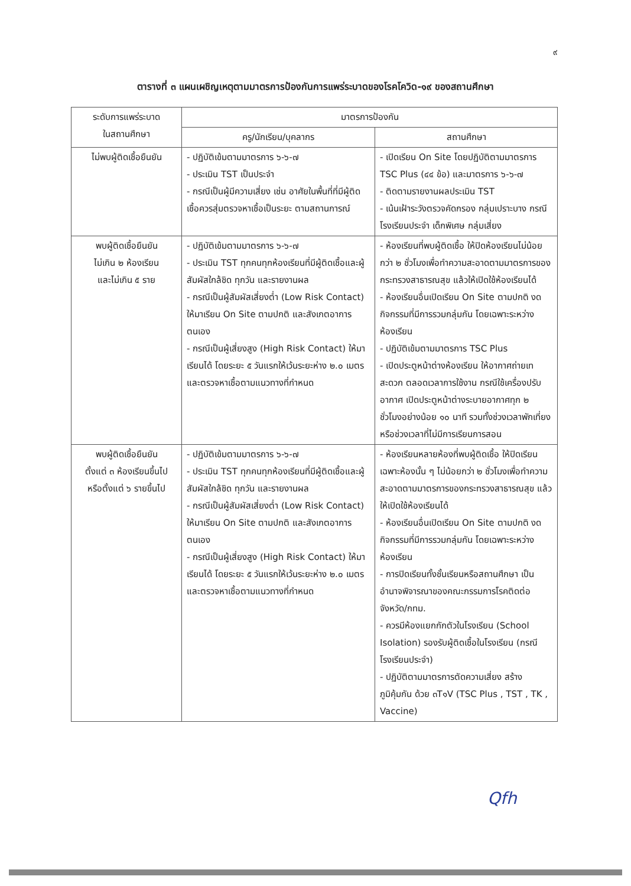๙
ตารางที่ ๓ แผนเผชิญเหตุตามมาตรการป้องกันการแพร่ระบาดของโรคโควิด-๑๙ ของสถานศึกษา
| ระดับการแพร่ระบาด ในสถานศึกษา | มาตรการป้องกัน | |
| --- | --- | --- |
| | ครู/นักเรียน/บุคลากร | สถานศึกษา |
| ไม่พบผู้ติดเชื้อยืนยัน | - ปฏิบัติเข้มตามมาตรการ ๖-๖-๗ - ประเมิน TST เป็นประจำ - กรณีเป็นผู้มีความเสี่ยง เช่น อาศัยในพื้นที่ที่มีผู้ติดเชื้อควรสุ่มตรวจหาเชื้อเป็นระยะ ตามสถานการณ์ | - เปิดเรียน On Site โดยปฏิบัติตามมาตรการ TSC Plus (๔๔ ข้อ) และมาตรการ ๖-๖-๗ - ติดตามรายงานผลประเมิน TST - เน้นเฝ้าระวังตรวจคัดกรอง กลุ่มเปราะบาง กรณีโรงเรียนประจำ เด็กพิเศษ กลุ่มเสี่ยง |
| พบผู้ติดเชื้อยืนยัน ไม่เกิน ๒ ห้องเรียน และไม่เกิน ๕ ราย | - ปฏิบัติเข้มตามมาตรการ ๖-๖-๗ - ประเมิน TST ทุกคนทุกห้องเรียนที่มีผู้ติดเชื้อและผู้สัมผัสใกล้ชิด ทุกวัน และรายงานผล - กรณีเป็นผู้สัมผัสเสี่ยงต่ำ (Low Risk Contact) ให้มาเรียน On Site ตามปกติ และสังเกตอาการตนเอง - กรณีเป็นผู้เสี่ยงสูง (High Risk Contact) ให้มาเรียนได้ โดยระยะ ๕ วันแรกให้เว้นระยะห่าง ๒.๐ เมตร และตรวจหาเชื้อตามแนวทางที่กำหนด | - ห้องเรียนที่พบผู้ติดเชื้อ ให้ปิดห้องเรียนไม่น้อยกว่า ๒ ชั่วโมงเพื่อทำความสะอาดตามมาตรการของกระทรวงสาธารณสุข แล้วให้เปิดใช้ห้องเรียนได้ - ห้องเรียนอื่นเปิดเรียน On Site ตามปกติ งดกิจกรรมที่มีการรวมกลุ่มกัน โดยเฉพาะระหว่างห้องเรียน - ปฏิบัติเข้มตามมาตรการ TSC Plus - เปิดประตูหน้าต่างห้องเรียน ให้อากาศถ่ายเทสะดวก ตลอดเวลาการใช้งาน กรณีใช้เครื่องปรับอากาศ เปิดประตูหน้าต่างระบายอากาศทุก ๒ ชั่วโมงอย่างน้อย ๑๐ นาที รวมทั้งช่วงเวลาพักเที่ยงหรือช่วงเวลาที่ไม่มีการเรียนการสอน |
| พบผู้ติดเชื้อยืนยัน ตั้งแต่ ๓ ห้องเรียนขึ้นไป หรือตั้งแต่ ๖ รายขึ้นไป | - ปฏิบัติเข้มตามมาตรการ ๖-๖-๗ - ประเมิน TST ทุกคนทุกห้องเรียนที่มีผู้ติดเชื้อและผู้สัมผัสใกล้ชิด ทุกวัน และรายงานผล - กรณีเป็นผู้สัมผัสเสี่ยงต่ำ (Low Risk Contact) ให้มาเรียน On Site ตามปกติ และสังเกตอาการตนเอง - กรณีเป็นผู้เสี่ยงสูง (High Risk Contact) ให้มาเรียนได้ โดยระยะ ๕ วันแรกให้เว้นระยะห่าง ๒.๐ เมตร และตรวจหาเชื้อตามแนวทางที่กำหนด | - ห้องเรียนหลายห้องที่พบผู้ติดเชื้อ ให้ปิดเรียน เฉพาะห้องนั้น ๆ ไม่น้อยกว่า ๒ ชั่วโมงเพื่อทำความสะอาดตามมาตรการของกระทรวงสาธารณสุข แล้วให้เปิดใช้ห้องเรียนได้ - ห้องเรียนอื่นเปิดเรียน On Site ตามปกติ งดกิจกรรมที่มีการรวมกลุ่มกัน โดยเฉพาะระหว่างห้องเรียน - การปิดเรียนทั้งชั้นเรียนหรือสถานศึกษา เป็นอำนาจพิจารณาของคณะกรรมการโรคติดต่อจังหวัด/กทม. - ควรมีห้องแยกกักตัวในโรงเรียน (School Isolation) รองรับผู้ติดเชื้อในโรงเรียน (กรณีโรงเรียนประจำ) - ปฏิบัติตามมาตรการตัดความเสี่ยง สร้างภูมิคุ้มกัน ด้วย ๓T๑V (TSC Plus , TST , TK , Vaccine) |
Qfh